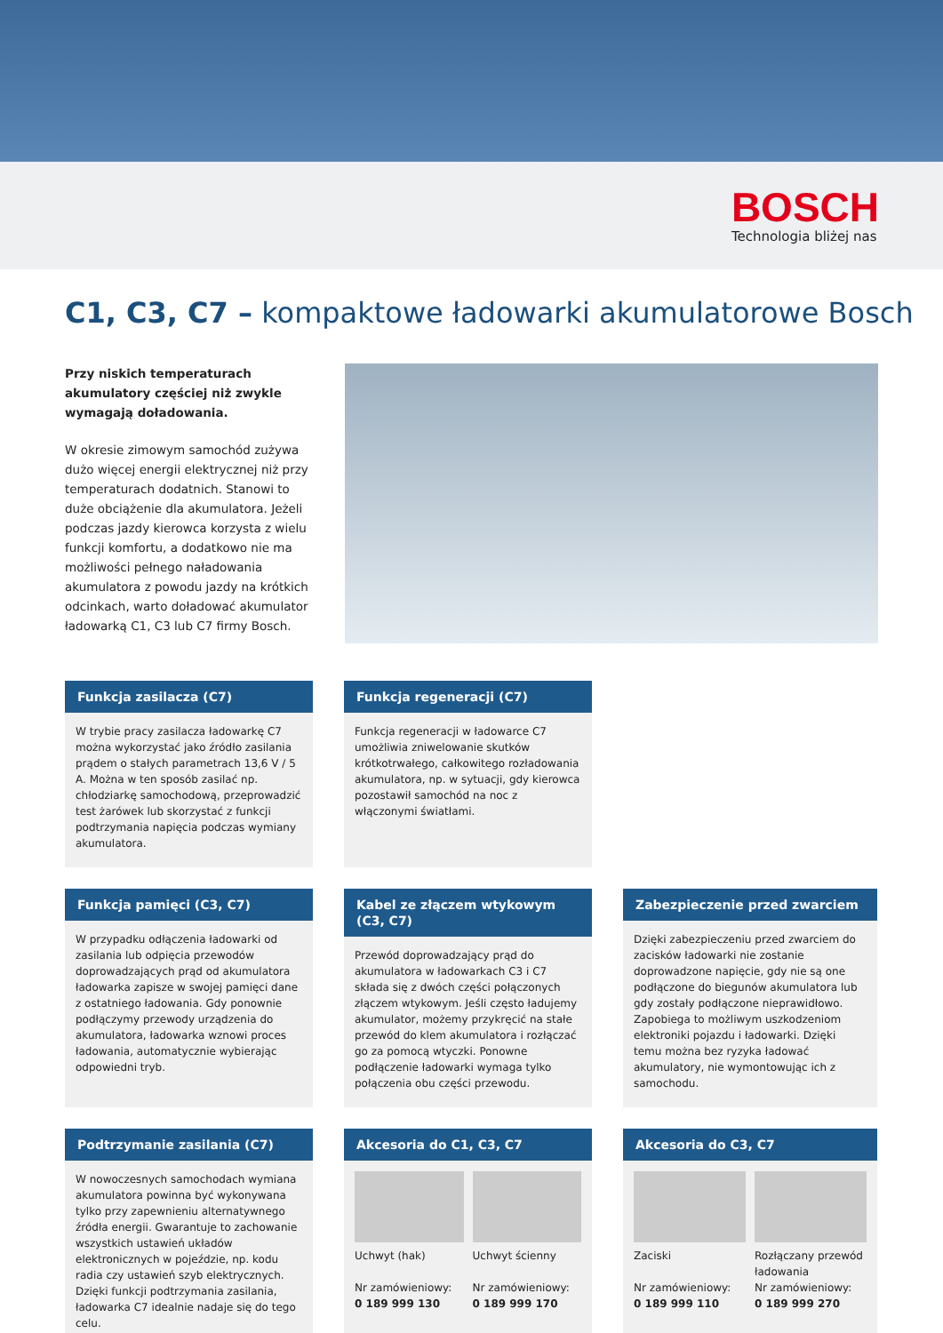BOSCH
Technologia bliżej nas
C1, C3, C7 – kompaktowe ładowarki akumulatorowe Bosch
Przy niskich temperaturach akumulatory częściej niż zwykle wymagają doładowania.
W okresie zimowym samochód zużywa dużo więcej energii elektrycznej niż przy temperaturach dodatnich. Stanowi to duże obciążenie dla akumulatora. Jeżeli podczas jazdy kierowca korzysta z wielu funkcji komfortu, a dodatkowo nie ma możliwości pełnego naładowania akumulatora z powodu jazdy na krótkich odcinkach, warto doładować akumulator ładowarką C1, C3 lub C7 firmy Bosch.
Funkcja zasilacza (C7)
W trybie pracy zasilacza ładowarkę C7 można wykorzystać jako źródło zasilania prądem o stałych parametrach 13,6 V / 5 A. Można w ten sposób zasilać np. chłodziarkę samochodową, przeprowadzić test żarówek lub skorzystać z funkcji podtrzymania napięcia podczas wymiany akumulatora.
Funkcja regeneracji (C7)
Funkcja regeneracji w ładowarce C7 umożliwia zniwelowanie skutków krótkotrwałego, całkowitego rozładowania akumulatora, np. w sytuacji, gdy kierowca pozostawił samochód na noc z włączonymi światłami.
Funkcja pamięci (C3, C7)
W przypadku odłączenia ładowarki od zasilania lub odpięcia przewodów doprowadzających prąd od akumulatora ładowarka zapisze w swojej pamięci dane z ostatniego ładowania. Gdy ponownie podłączymy przewody urządzenia do akumulatora, ładowarka wznowi proces ładowania, automatycznie wybierając odpowiedni tryb.
Kabel ze złączem wtykowym (C3, C7)
Przewód doprowadzający prąd do akumulatora w ładowarkach C3 i C7 składa się z dwóch części połączonych złączem wtykowym. Jeśli często ładujemy akumulator, możemy przykręcić na stałe przewód do klem akumulatora i rozłączać go za pomocą wtyczki. Ponowne podłączenie ładowarki wymaga tylko połączenia obu części przewodu.
Zabezpieczenie przed zwarciem
Dzięki zabezpieczeniu przed zwarciem do zacisków ładowarki nie zostanie doprowadzone napięcie, gdy nie są one podłączone do biegunów akumulatora lub gdy zostały podłączone nieprawidłowo. Zapobiega to możliwym uszkodzeniom elektroniki pojazdu i ładowarki. Dzięki temu można bez ryzyka ładować akumulatory, nie wymontowując ich z samochodu.
Podtrzymanie zasilania (C7)
W nowoczesnych samochodach wymiana akumulatora powinna być wykonywana tylko przy zapewnieniu alternatywnego źródła energii. Gwarantuje to zachowanie wszystkich ustawień układów elektronicznych w pojeździe, np. kodu radia czy ustawień szyb elektrycznych. Dzięki funkcji podtrzymania zasilania, ładowarka C7 idealnie nadaje się do tego celu.
Akcesoria do C1, C3, C7
Uchwyt (hak)
Nr zamówieniowy:
0 189 999 130
Uchwyt ścienny
Nr zamówieniowy:
0 189 999 170
Akcesoria do C3, C7
Zaciski
Nr zamówieniowy:
0 189 999 110
Rozłączany przewód ładowania
Nr zamówieniowy:
0 189 999 270